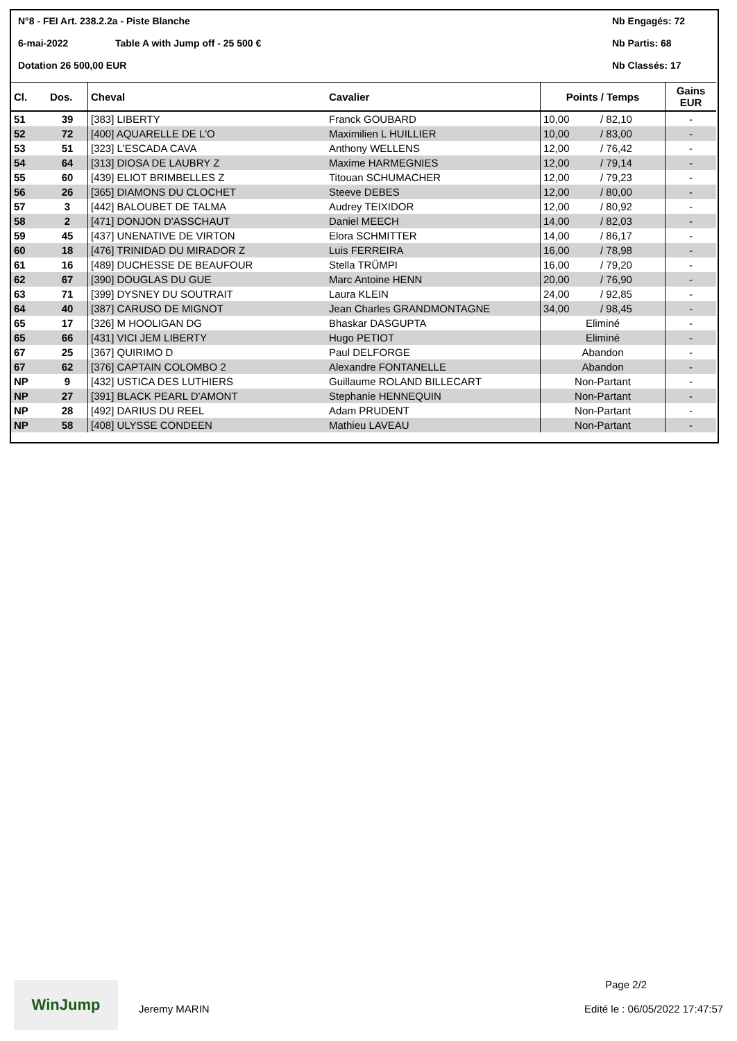N°8 - FEI Art. 238.2.2a - Piste Blanche Nb Engagés: 72
6-mai-2022 Table A with Jump off - 25 500 € Nb Partis: 68
Dotation 26 500,00 EUR Nb Classés: 17
| Cl. | Dos. | Cheval | Cavalier | Points / Temps | | Gains EUR |
| --- | --- | --- | --- | --- | --- | --- |
| 51 | 39 | [383] LIBERTY | Franck GOUBARD | 10,00 | / 82,10 | - |
| 52 | 72 | [400] AQUARELLE DE L'O | Maximilien L HUILLIER | 10,00 | / 83,00 | - |
| 53 | 51 | [323] L'ESCADA CAVA | Anthony WELLENS | 12,00 | / 76,42 | - |
| 54 | 64 | [313] DIOSA DE LAUBRY Z | Maxime HARMEGNIES | 12,00 | / 79,14 | - |
| 55 | 60 | [439] ELIOT BRIMBELLES Z | Titouan SCHUMACHER | 12,00 | / 79,23 | - |
| 56 | 26 | [365] DIAMONS DU CLOCHET | Steeve DEBES | 12,00 | / 80,00 | - |
| 57 | 3 | [442] BALOUBET DE TALMA | Audrey TEIXIDOR | 12,00 | / 80,92 | - |
| 58 | 2 | [471] DONJON D'ASSCHAUT | Daniel MEECH | 14,00 | / 82,03 | - |
| 59 | 45 | [437] UNENATIVE DE VIRTON | Elora SCHMITTER | 14,00 | / 86,17 | - |
| 60 | 18 | [476] TRINIDAD DU MIRADOR Z | Luis FERREIRA | 16,00 | / 78,98 | - |
| 61 | 16 | [489] DUCHESSE DE BEAUFOUR | Stella TRÜMPI | 16,00 | / 79,20 | - |
| 62 | 67 | [390] DOUGLAS DU GUE | Marc Antoine HENN | 20,00 | / 76,90 | - |
| 63 | 71 | [399] DYSNEY DU SOUTRAIT | Laura KLEIN | 24,00 | / 92,85 | - |
| 64 | 40 | [387] CARUSO DE MIGNOT | Jean Charles GRANDMONTAGNE | 34,00 | / 98,45 | - |
| 65 | 17 | [326] M HOOLIGAN DG | Bhaskar DASGUPTA | Eliminé | | - |
| 65 | 66 | [431] VICI JEM LIBERTY | Hugo PETIOT | Eliminé | | - |
| 67 | 25 | [367] QUIRIMO D | Paul DELFORGE | Abandon | | - |
| 67 | 62 | [376] CAPTAIN COLOMBO 2 | Alexandre FONTANELLE | Abandon | | - |
| NP | 9 | [432] USTICA DES LUTHIERS | Guillaume ROLAND BILLECART | Non-Partant | | - |
| NP | 27 | [391] BLACK PEARL D'AMONT | Stephanie HENNEQUIN | Non-Partant | | - |
| NP | 28 | [492] DARIUS DU REEL | Adam PRUDENT | Non-Partant | | - |
| NP | 58 | [408] ULYSSE CONDEEN | Mathieu LAVEAU | Non-Partant | | - |
WinJump
Jeremy MARIN
Page 2/2
Edité le : 06/05/2022 17:47:57